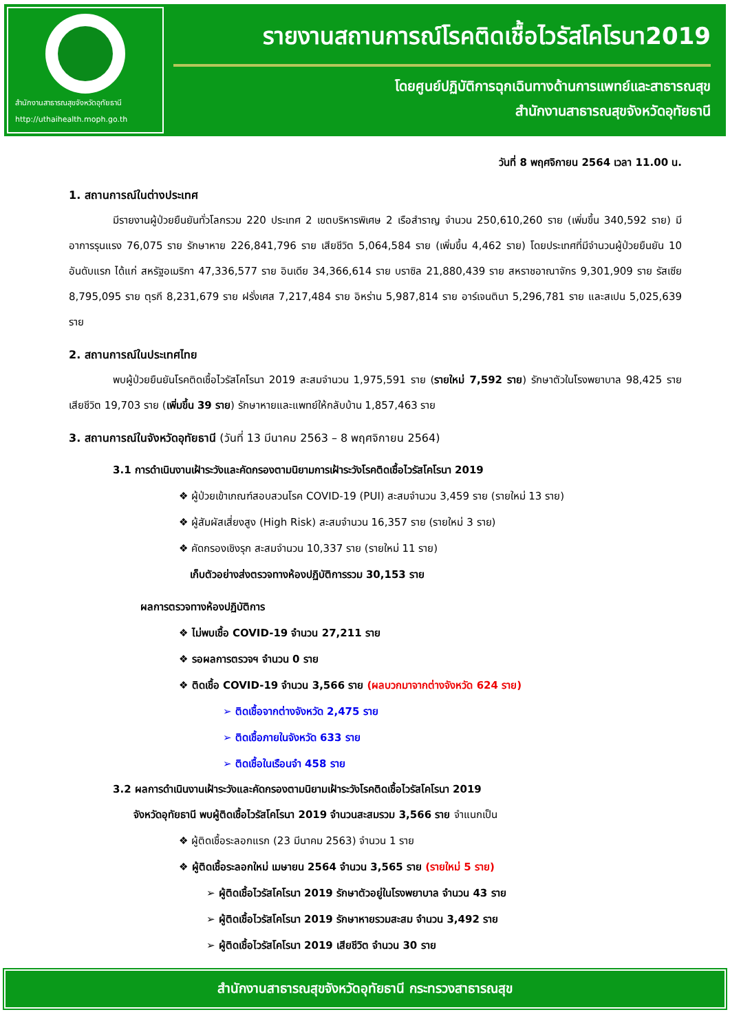สำนักงานสาธารณสุขจังหวัดอุทัยธานี
http://uthaihealth.moph.go.th
รายงานสถานการณ์โรคติดเชื้อไวรัสโคโรนา2019
โดยศูนย์ปฏิบัติการฉุกเฉินทางด้านการแพทย์และสาธารณสุข
สำนักงานสาธารณสุขจังหวัดอุทัยธานี
วันที่ 8 พฤศจิกายน 2564 เวลา 11.00 น.
1. สถานการณ์ในต่างประเทศ
มีรายงานผู้ป่วยยืนยันทั่วโลกรวม 220 ประเทศ 2 เขตบริหารพิเศษ 2 เรือสำราญ จำนวน 250,610,260 ราย (เพิ่มขึ้น 340,592 ราย) มีอาการรุนแรง 76,075 ราย รักษาหาย 226,841,796 ราย เสียชีวิต 5,064,584 ราย (เพิ่มขึ้น 4,462 ราย) โดยประเทศที่มีจำนวนผู้ป่วยยืนยัน 10 อันดับแรก ได้แก่ สหรัฐอเมริกา 47,336,577 ราย อินเดีย 34,366,614 ราย บราซิล 21,880,439 ราย สหราชอาณาจักร 9,301,909 ราย รัสเซีย 8,795,095 ราย ตุรกี 8,231,679 ราย ฝรั่งเศส 7,217,484 ราย อิหร่าน 5,987,814 ราย อาร์เจนตินา 5,296,781 ราย และสเปน 5,025,639 ราย
2. สถานการณ์ในประเทศไทย
พบผู้ป่วยยืนยันโรคติดเชื้อไวรัสโคโรนา 2019 สะสมจำนวน 1,975,591 ราย (รายใหม่ 7,592 ราย) รักษาตัวในโรงพยาบาล 98,425 ราย เสียชีวิต 19,703 ราย (เพิ่มขึ้น 39 ราย) รักษาหายและแพทย์ให้กลับบ้าน 1,857,463 ราย
3. สถานการณ์ในจังหวัดอุทัยธานี (วันที่ 13 มีนาคม 2563 – 8 พฤศจิกายน 2564)
3.1 การดำเนินงานเฝ้าระวังและคัดกรองตามนิยามการเฝ้าระวังโรคติดเชื้อไวรัสโคโรนา 2019
❖ ผู้ป่วยเข้าเกณฑ์สอบสวนโรค COVID-19 (PUI) สะสมจำนวน 3,459 ราย (รายใหม่ 13 ราย)
❖ ผู้สัมผัสเสี่ยงสูง (High Risk) สะสมจำนวน 16,357 ราย (รายใหม่ 3 ราย)
❖ คัดกรองเชิงรุก สะสมจำนวน 10,337 ราย (รายใหม่ 11 ราย)
เก็บตัวอย่างส่งตรวจทางห้องปฏิบัติการรวม 30,153 ราย
ผลการตรวจทางห้องปฏิบัติการ
❖ ไม่พบเชื้อ COVID-19 จำนวน 27,211 ราย
❖ รอผลการตรวจฯ จำนวน 0 ราย
❖ ติดเชื้อ COVID-19 จำนวน 3,566 ราย (ผลบวกมาจากต่างจังหวัด 624 ราย)
➢ ติดเชื้อจากต่างจังหวัด 2,475 ราย
➢ ติดเชื้อภายในจังหวัด 633 ราย
➢ ติดเชื้อในเรือนจำ 458 ราย
3.2 ผลการดำเนินงานเฝ้าระวังและคัดกรองตามนิยามเฝ้าระวังโรคติดเชื้อไวรัสโคโรนา 2019
จังหวัดอุทัยธานี พบผู้ติดเชื้อไวรัสโคโรนา 2019 จำนวนสะสมรวม 3,566 ราย จำแนกเป็น
❖ ผู้ติดเชื้อระลอกแรก (23 มีนาคม 2563) จำนวน 1 ราย
❖ ผู้ติดเชื้อระลอกใหม่ เมษายน 2564 จำนวน 3,565 ราย (รายใหม่ 5 ราย)
➢ ผู้ติดเชื้อไวรัสโคโรนา 2019 รักษาตัวอยู่ในโรงพยาบาล จำนวน 43 ราย
➢ ผู้ติดเชื้อไวรัสโคโรนา 2019 รักษาหายรวมสะสม จำนวน 3,492 ราย
➢ ผู้ติดเชื้อไวรัสโคโรนา 2019 เสียชีวิต จำนวน 30 ราย
สำนักงานสาธารณสุขจังหวัดอุทัยธานี กระทรวงสาธารณสุข